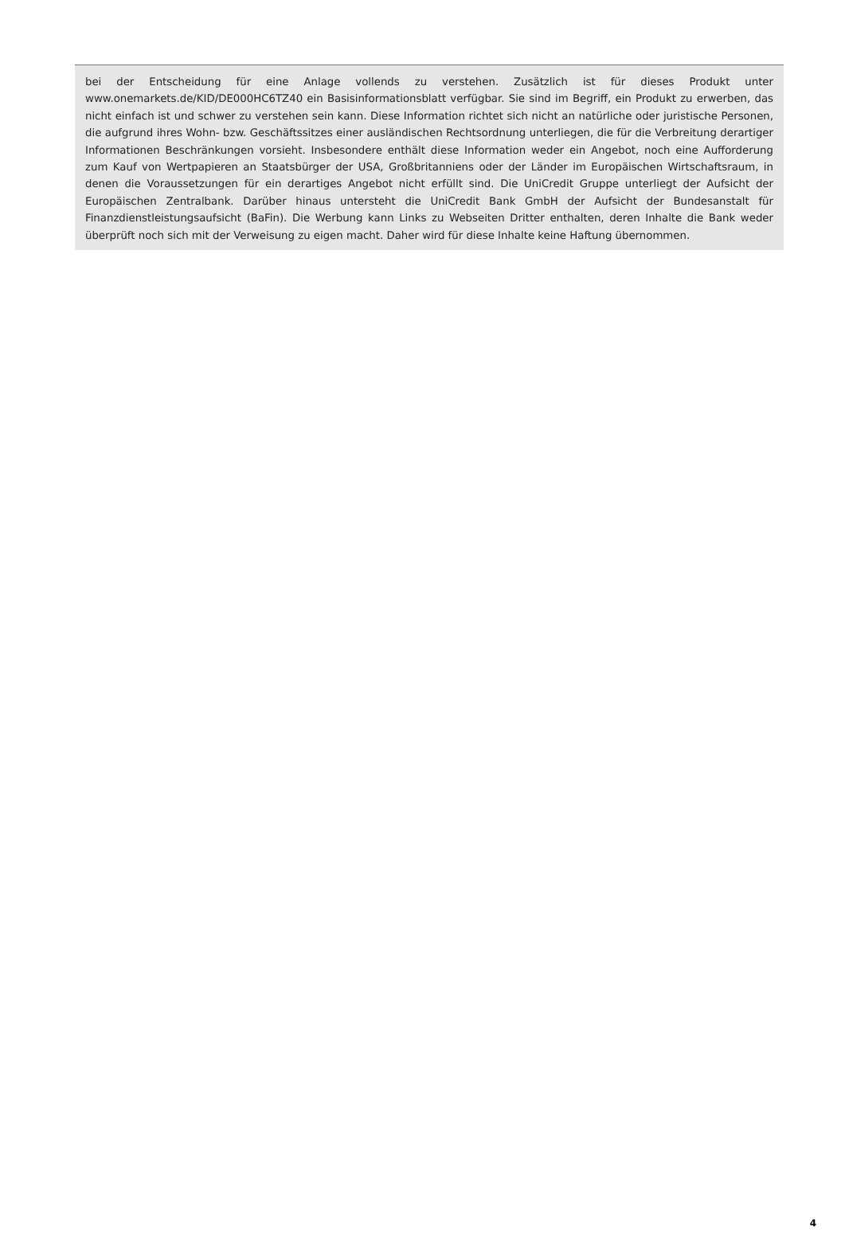bei der Entscheidung für eine Anlage vollends zu verstehen. Zusätzlich ist für dieses Produkt unter www.onemarkets.de/KID/DE000HC6TZ40 ein Basisinformationsblatt verfügbar. Sie sind im Begriff, ein Produkt zu erwerben, das nicht einfach ist und schwer zu verstehen sein kann. Diese Information richtet sich nicht an natürliche oder juristische Personen, die aufgrund ihres Wohn- bzw. Geschäftssitzes einer ausländischen Rechtsordnung unterliegen, die für die Verbreitung derartiger Informationen Beschränkungen vorsieht. Insbesondere enthält diese Information weder ein Angebot, noch eine Aufforderung zum Kauf von Wertpapieren an Staatsbürger der USA, Großbritanniens oder der Länder im Europäischen Wirtschaftsraum, in denen die Voraussetzungen für ein derartiges Angebot nicht erfüllt sind. Die UniCredit Gruppe unterliegt der Aufsicht der Europäischen Zentralbank. Darüber hinaus untersteht die UniCredit Bank GmbH der Aufsicht der Bundesanstalt für Finanzdienstleistungsaufsicht (BaFin). Die Werbung kann Links zu Webseiten Dritter enthalten, deren Inhalte die Bank weder überprüft noch sich mit der Verweisung zu eigen macht. Daher wird für diese Inhalte keine Haftung übernommen.
4